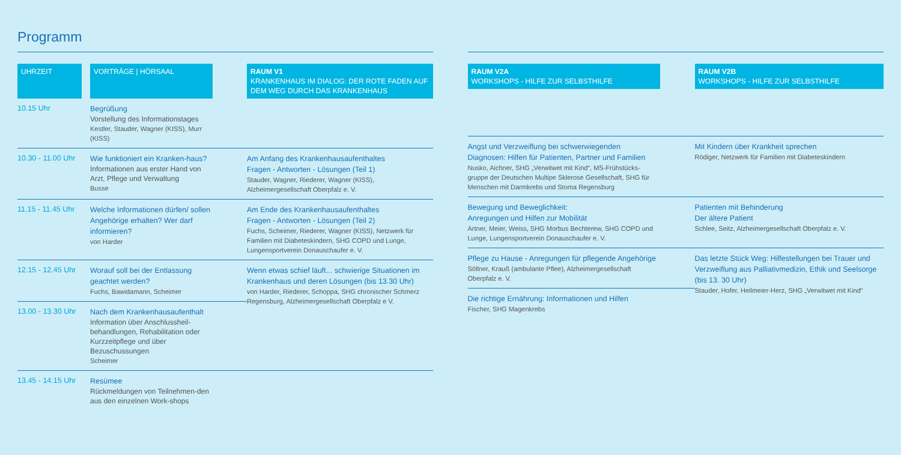Programm
| UHRZEIT | | VORTRÄGE / HÖRSAAL | | RAUM V1 KRANKENHAUS IM DIALOG: DER ROTE FADEN AUF DEM WEG DURCH DAS KRANKENHAUS |
| 10.15 Uhr | | Begrüßung Vorstellung des Informationstages Kestler, Stauder, Wagner (KISS), Murr (KISS) | | |
| 10.30 - 11.00 Uhr | | Wie funktioniert ein Kranken-haus? Informationen aus erster Hand von Arzt, Pflege und Verwaltung Busse | | Am Anfang des Krankenhausaufenthaltes Fragen - Antworten - Lösungen (Teil 1) Stauder, Wagner, Riederer, Wagner (KISS), Alzheimergesellschaft Oberpfalz e. V. |
| 11.15 - 11.45 Uhr | | Welche Informationen dürfen/ sollen Angehörige erhalten? Wer darf informieren? von Harder | | Am Ende des Krankenhausaufenthaltes Fragen - Antworten - Lösungen (Teil 2) Fuchs, Scheimer, Riederer, Wagner (KISS), Netzwerk für Familien mit Diabeteskindern, SHG COPD und Lunge, Lungensportverein Donauschaufer e. V. |
| 12.15 - 12.45 Uhr | | Worauf soll bei der Entlassung geachtet werden? Fuchs, Bawidamann, Scheimer | | Wenn etwas schief läuft... schwierige Situationen im Krankenhaus und deren Lösungen (bis 13.30 Uhr) von Harder, Riederer, Schoppa, SHG chronischer Schmerz Regensburg, Alzheimergesellschaft Oberpfalz e V. |
| 13.00 - 13.30 Uhr | | Nach dem Krankenhausaufenthalt Information über Anschlussheil-behandlungen, Rehabilitation oder Kurzzeitpflege und über Bezuschussungen Scheimer | | |
| 13.45 - 14.15 Uhr | | Resümee Rückmeldungen von Teilnehmen-den aus den einzelnen Work-shops | | |
| RAUM V2A WORKSHOPS - HILFE ZUR SELBSTHILFE | | RAUM V2B WORKSHOPS - HILFE ZUR SELBSTHILFE |
| Angst und Verzweiflung bei schwerwiegenden Diagnosen: Hilfen für Patienten, Partner und Familien Nusko, Aichner, SHG „Verwitwet mit Kind“, MS-Frühstücks-gruppe der Deutschen Multipe Sklerose Gesellschaft, SHG für Menschen mit Darmkrebs und Stoma Regensburg | | Mit Kindern über Krankheit sprechen Rödiger, Netzwerk für Familien mit Diabeteskindern |
| Bewegung und Beweglichkeit: Anregungen und Hilfen zur Mobilität Artner, Meier, Weiss, SHG Morbus Bechterew, SHG COPD und Lunge, Lungensportverein Donauschaufer e. V. | | Patienten mit Behinderung Der ältere Patient Schlee, Seitz, Alzheimergesellschaft Oberpfalz e. V. |
| Pflege zu Hause - Anregungen für pflegende Angehörige Söllner, Krauß (ambulante Pflee), Alzheimergesellschaft Oberpfalz e. V. | | Das letzte Stück Weg: Hilfestellungen bei Trauer und Verzweiflung aus Palliativmedizin, Ethik und Seelsorge (bis 13. 30 Uhr) Stauder, Hofer, Heilmeier-Herz, SHG „Verwitwet mit Kind“ |
| Die richtige Ernährung: Informationen und Hilfen Fischer, SHG Magenkrebs | | |